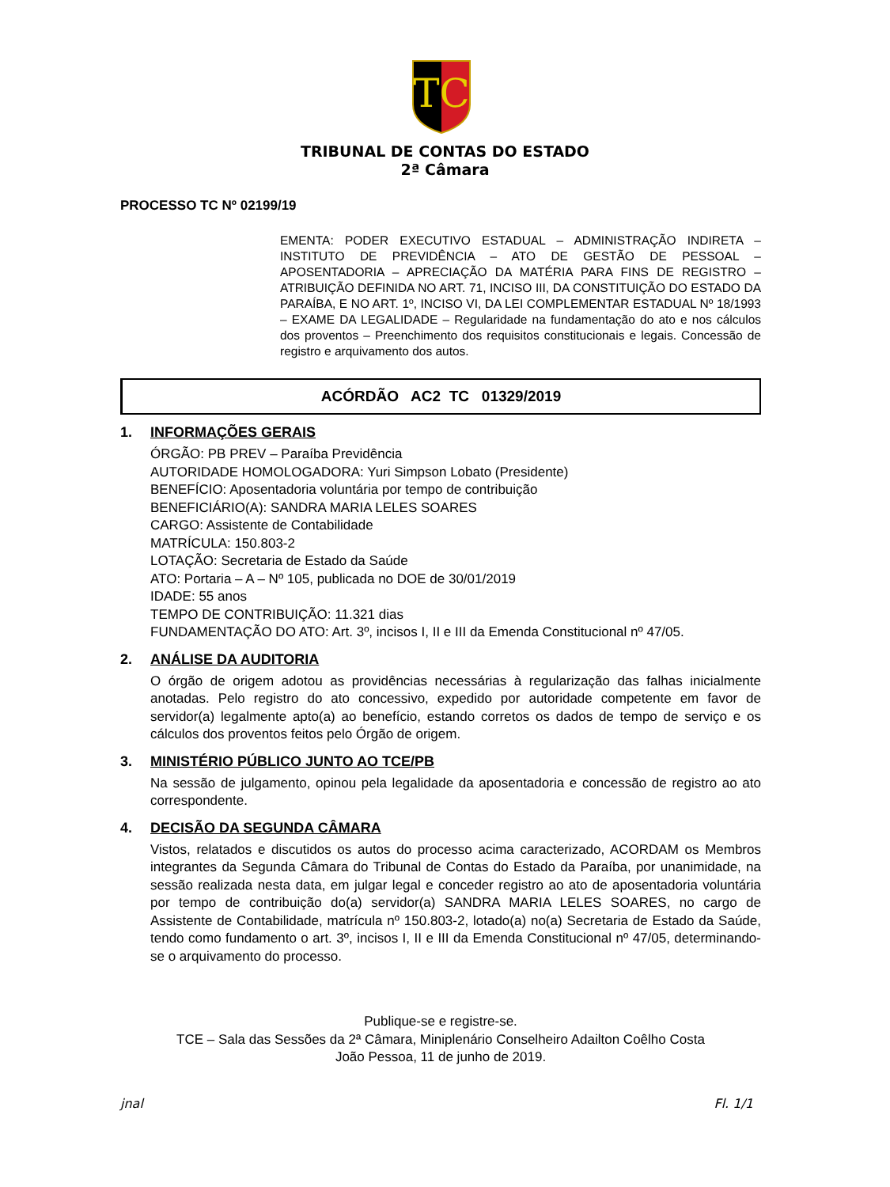TC
TRIBUNAL DE CONTAS DO ESTADO
2ª Câmara
PROCESSO TC Nº 02199/19
EMENTA: PODER EXECUTIVO ESTADUAL – ADMINISTRAÇÃO INDIRETA – INSTITUTO DE PREVIDÊNCIA – ATO DE GESTÃO DE PESSOAL – APOSENTADORIA – APRECIAÇÃO DA MATÉRIA PARA FINS DE REGISTRO – ATRIBUIÇÃO DEFINIDA NO ART. 71, INCISO III, DA CONSTITUIÇÃO DO ESTADO DA PARAÍBA, E NO ART. 1º, INCISO VI, DA LEI COMPLEMENTAR ESTADUAL Nº 18/1993 – EXAME DA LEGALIDADE – Regularidade na fundamentação do ato e nos cálculos dos proventos – Preenchimento dos requisitos constitucionais e legais. Concessão de registro e arquivamento dos autos.
ACÓRDÃO AC2 TC 01329/2019
1. INFORMAÇÕES GERAIS
ÓRGÃO: PB PREV – Paraíba Previdência
AUTORIDADE HOMOLOGADORA: Yuri Simpson Lobato (Presidente)
BENEFÍCIO: Aposentadoria voluntária por tempo de contribuição
BENEFICIÁRIO(A): SANDRA MARIA LELES SOARES
CARGO: Assistente de Contabilidade
MATRÍCULA: 150.803-2
LOTAÇÃO: Secretaria de Estado da Saúde
ATO: Portaria – A – Nº 105, publicada no DOE de 30/01/2019
IDADE: 55 anos
TEMPO DE CONTRIBUIÇÃO: 11.321 dias
FUNDAMENTAÇÃO DO ATO: Art. 3º, incisos I, II e III da Emenda Constitucional nº 47/05.
2. ANÁLISE DA AUDITORIA
O órgão de origem adotou as providências necessárias à regularização das falhas inicialmente anotadas. Pelo registro do ato concessivo, expedido por autoridade competente em favor de servidor(a) legalmente apto(a) ao benefício, estando corretos os dados de tempo de serviço e os cálculos dos proventos feitos pelo Órgão de origem.
3. MINISTÉRIO PÚBLICO JUNTO AO TCE/PB
Na sessão de julgamento, opinou pela legalidade da aposentadoria e concessão de registro ao ato correspondente.
4. DECISÃO DA SEGUNDA CÂMARA
Vistos, relatados e discutidos os autos do processo acima caracterizado, ACORDAM os Membros integrantes da Segunda Câmara do Tribunal de Contas do Estado da Paraíba, por unanimidade, na sessão realizada nesta data, em julgar legal e conceder registro ao ato de aposentadoria voluntária por tempo de contribuição do(a) servidor(a) SANDRA MARIA LELES SOARES, no cargo de Assistente de Contabilidade, matrícula nº 150.803-2, lotado(a) no(a) Secretaria de Estado da Saúde, tendo como fundamento o art. 3º, incisos I, II e III da Emenda Constitucional nº 47/05, determinando-se o arquivamento do processo.
Publique-se e registre-se.
TCE – Sala das Sessões da 2ª Câmara, Miniplenário Conselheiro Adailton Coêlho Costa
João Pessoa, 11 de junho de 2019.
jnal Fl. 1/1